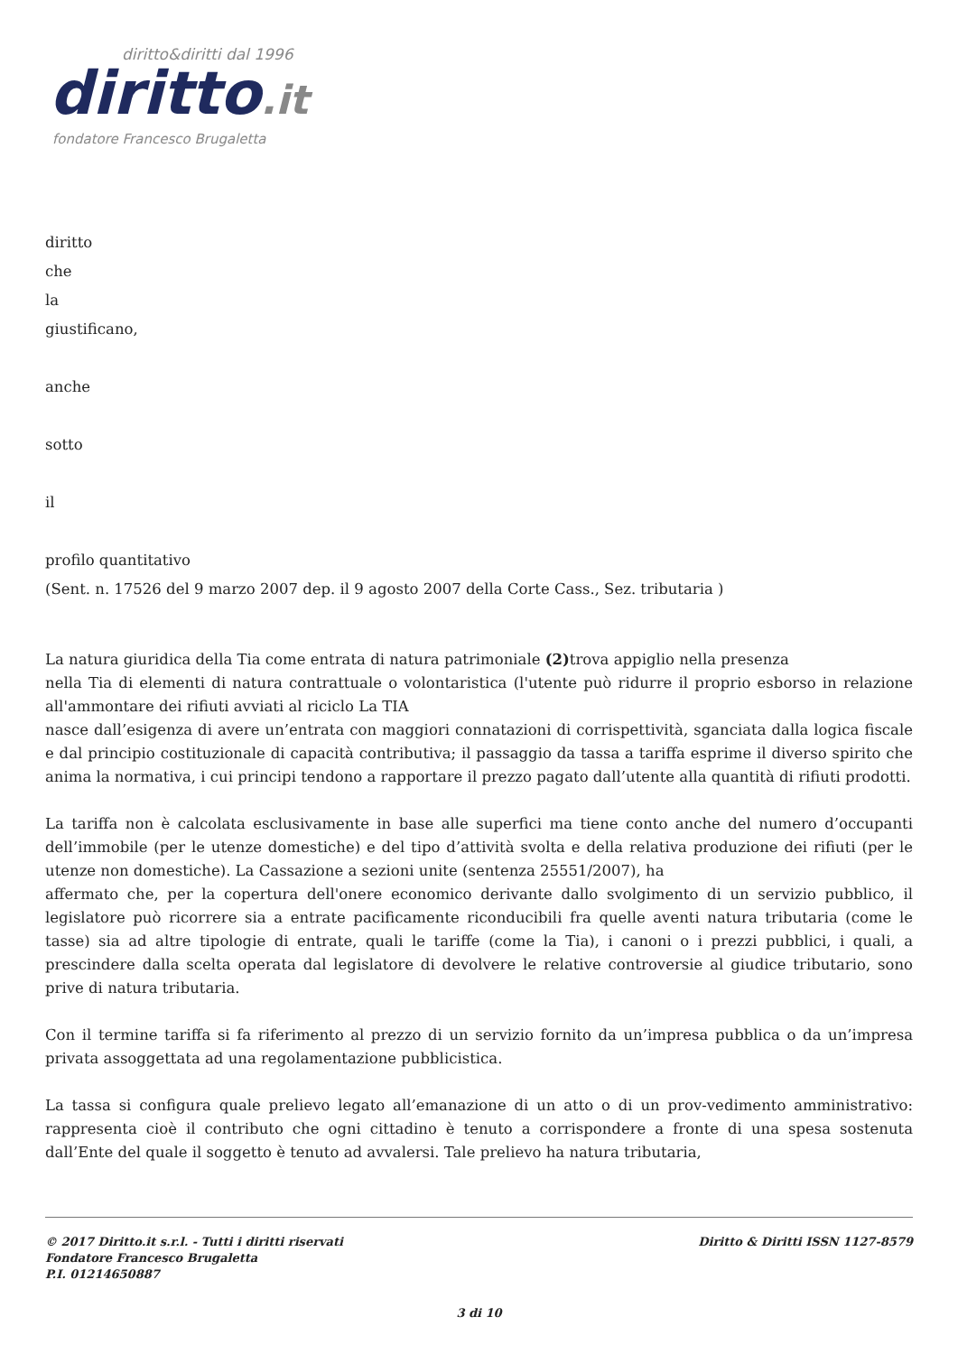diritto&diritti dal 1996
diritto.it
fondatore Francesco Brugaletta
diritto
che
la
giustificano,
anche
sotto
il
profilo quantitativo
(Sent. n. 17526 del 9 marzo 2007 dep. il 9 agosto 2007 della Corte Cass., Sez. tributaria )
La natura giuridica della Tia come entrata di natura patrimoniale (2) trova appiglio nella presenza
nella Tia di elementi di natura contrattuale o volontaristica (l'utente può ridurre il proprio esborso in relazione all'ammontare dei rifiuti avviati al riciclo La TIA
nasce dall’esigenza di avere un’entrata con maggiori connatazioni di corrispettività, sganciata dalla logica fiscale e dal principio costituzionale di capacità contributiva; il passaggio da tassa a tariffa esprime il diverso spirito che anima la normativa, i cui principi tendono a rapportare il prezzo pagato dall’utente alla quantità di rifiuti prodotti.
La tariffa non è calcolata esclusivamente in base alle superfici ma tiene conto anche del numero d’occupanti dell’immobile (per le utenze domestiche) e del tipo d’attività svolta e della relativa produzione dei rifiuti (per le utenze non domestiche). La Cassazione a sezioni unite (sentenza 25551/2007), ha
affermato che, per la copertura dell'onere economico derivante dallo svolgimento di un servizio pubblico, il legislatore può ricorrere sia a entrate pacificamente riconducibili fra quelle aventi natura tributaria (come le tasse) sia ad altre tipologie di entrate, quali le tariffe (come la Tia), i canoni o i prezzi pubblici, i quali, a prescindere dalla scelta operata dal legislatore di devolvere le relative controversie al giudice tributario, sono prive di natura tributaria.
Con il termine tariffa si fa riferimento al prezzo di un servizio fornito da un’impresa pubblica o da un’impresa privata assoggettata ad una regolamentazione pubblicistica.
La tassa si configura quale prelievo legato all’emanazione di un atto o di un prov-vedimento amministrativo: rappresenta cioè il contributo che ogni cittadino è tenuto a corrispondere a fronte di una spesa sostenuta dall’Ente del quale il soggetto è tenuto ad avvalersi. Tale prelievo ha natura tributaria,
© 2017 Diritto.it s.r.l. - Tutti i diritti riservati
Fondatore Francesco Brugaletta
P.I. 01214650887
Diritto & Diritti ISSN 1127-8579
3 di 10